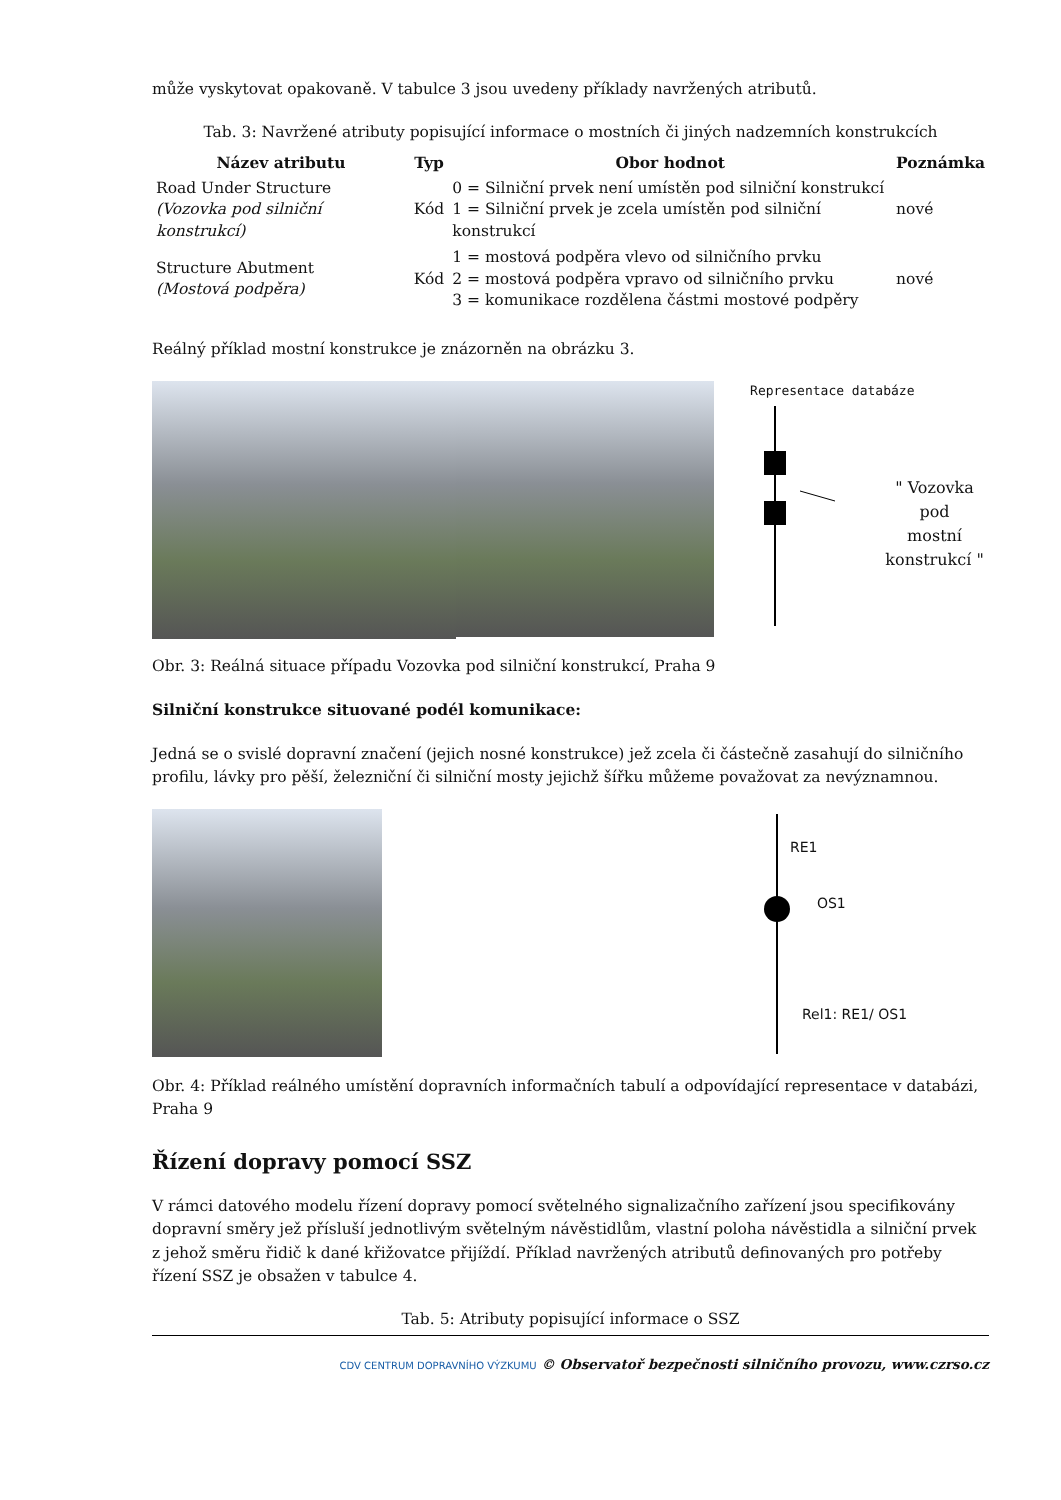může vyskytovat opakovaně. V tabulce 3 jsou uvedeny příklady navržených atributů.
Tab. 3: Navržené atributy popisující informace o mostních či jiných nadzemních konstrukcích
| Název atributu | Typ | Obor hodnot | Poznámka |
| --- | --- | --- | --- |
| Road Under Structure (Vozovka pod silniční konstrukcí) | Kód | 0 = Silniční prvek není umístěn pod silniční konstrukcí 1 = Silniční prvek je zcela umístěn pod silniční konstrukcí | nové |
| Structure Abutment (Mostová podpěra) | Kód | 1 = mostová podpěra vlevo od silničního prvku 2 = mostová podpěra vpravo od silničního prvku 3 = komunikace rozdělena částmi mostové podpěry | nové |
Reálný příklad mostní konstrukce je znázorněn na obrázku 3.
Representace databáze
" Vozovka pod
mostní
konstrukcí "
Obr. 3: Reálná situace případu Vozovka pod silniční konstrukcí, Praha 9
Silniční konstrukce situované podél komunikace:
Jedná se o svislé dopravní značení (jejich nosné konstrukce) jež zcela či částečně zasahují do silničního profilu, lávky pro pěší, železniční či silniční mosty jejichž šířku můžeme považovat za nevýznamnou.
RE1
OS1
Rel1: RE1/ OS1
Obr. 4: Příklad reálného umístění dopravních informačních tabulí a odpovídající representace v databázi, Praha 9
Řízení dopravy pomocí SSZ
V rámci datového modelu řízení dopravy pomocí světelného signalizačního zařízení jsou specifikovány dopravní směry jež přísluší jednotlivým světelným návěstidlům, vlastní poloha návěstidla a silniční prvek z jehož směru řidič k dané křižovatce přijíždí. Příklad navržených atributů definovaných pro potřeby řízení SSZ je obsažen v tabulce 4.
Tab. 5: Atributy popisující informace o SSZ
CDV CENTRUM DOPRAVNÍHO VÝZKUMU © Observatoř bezpečnosti silničního provozu, www.czrso.cz